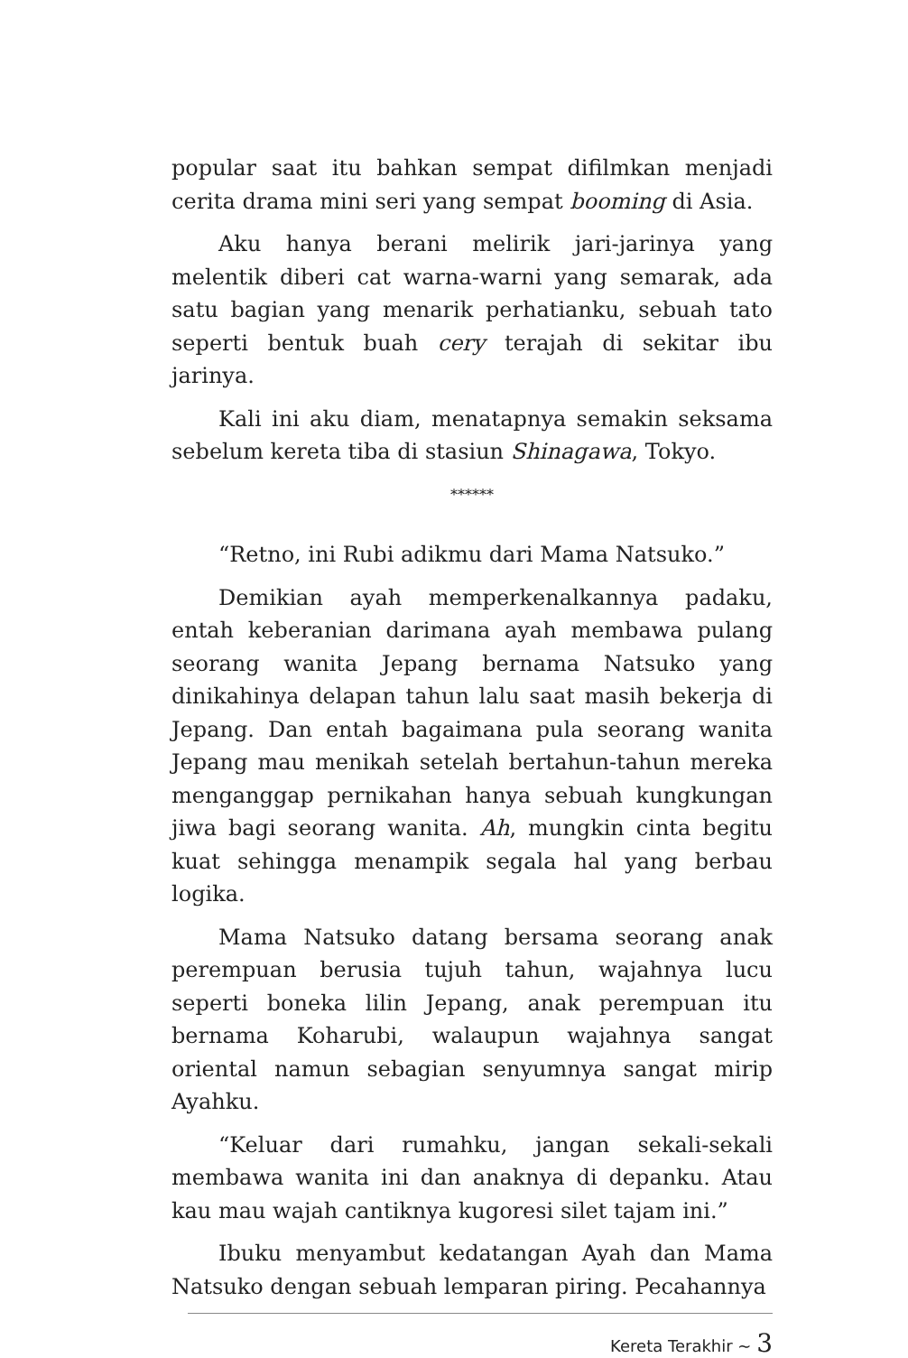popular saat itu bahkan sempat difilmkan menjadi cerita drama mini seri yang sempat booming di Asia.
Aku hanya berani melirik jari-jarinya yang melentik diberi cat warna-warni yang semarak, ada satu bagian yang menarik perhatianku, sebuah tato seperti bentuk buah cery terajah di sekitar ibu jarinya.
Kali ini aku diam, menatapnya semakin seksama sebelum kereta tiba di stasiun Shinagawa, Tokyo.
******
“Retno, ini Rubi adikmu dari Mama Natsuko.”
Demikian ayah memperkenalkannya padaku, entah keberanian darimana ayah membawa pulang seorang wanita Jepang bernama Natsuko yang dinikahinya delapan tahun lalu saat masih bekerja di Jepang. Dan entah bagaimana pula seorang wanita Jepang mau menikah setelah bertahun-tahun mereka menganggap pernikahan hanya sebuah kungkungan jiwa bagi seorang wanita. Ah, mungkin cinta begitu kuat sehingga menampik segala hal yang berbau logika.
Mama Natsuko datang bersama seorang anak perempuan berusia tujuh tahun, wajahnya lucu seperti boneka lilin Jepang, anak perempuan itu bernama Koharubi, walaupun wajahnya sangat oriental namun sebagian senyumnya sangat mirip Ayahku.
“Keluar dari rumahku, jangan sekali-sekali membawa wanita ini dan anaknya di depanku. Atau kau mau wajah cantiknya kugoresi silet tajam ini.”
Ibuku menyambut kedatangan Ayah dan Mama Natsuko dengan sebuah lemparan piring. Pecahannya
Kereta Terakhir ~ 3